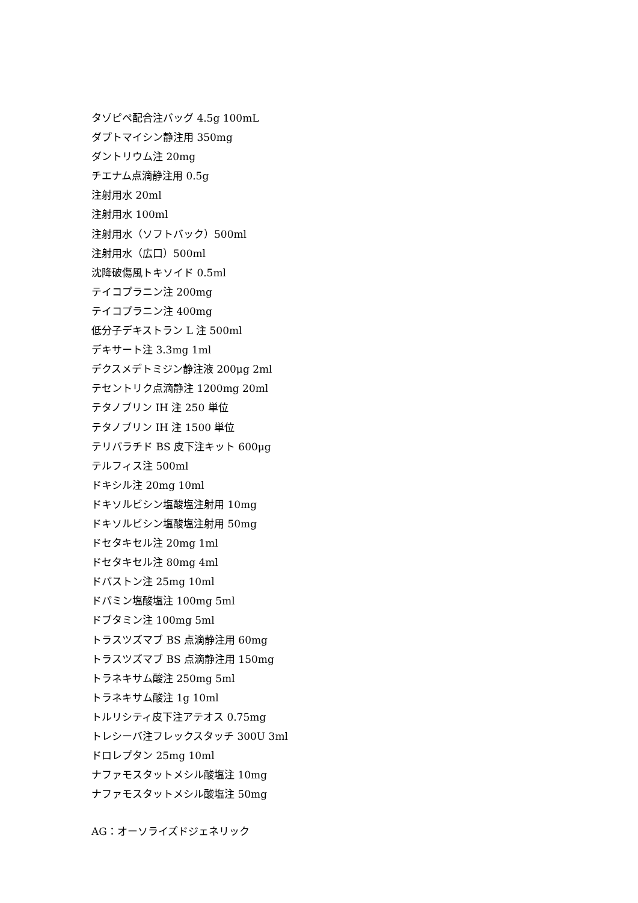タゾピペ配合注バッグ 4.5g 100mL
ダプトマイシン静注用 350mg
ダントリウム注 20mg
チエナム点滴静注用 0.5g
注射用水 20ml
注射用水 100ml
注射用水（ソフトバック）500ml
注射用水（広口）500ml
沈降破傷風トキソイド 0.5ml
テイコプラニン注 200mg
テイコプラニン注 400mg
低分子デキストラン L 注 500ml
デキサート注 3.3mg 1ml
デクスメデトミジン静注液 200μg 2ml
テセントリク点滴静注 1200mg 20ml
テタノブリン IH 注 250 単位
テタノブリン IH 注 1500 単位
テリパラチド BS 皮下注キット 600μg
テルフィス注 500ml
ドキシル注 20mg 10ml
ドキソルビシン塩酸塩注射用 10mg
ドキソルビシン塩酸塩注射用 50mg
ドセタキセル注 20mg 1ml
ドセタキセル注 80mg 4ml
ドパストン注 25mg 10ml
ドパミン塩酸塩注 100mg 5ml
ドブタミン注 100mg 5ml
トラスツズマブ BS 点滴静注用 60mg
トラスツズマブ BS 点滴静注用 150mg
トラネキサム酸注 250mg 5ml
トラネキサム酸注 1g 10ml
トルリシティ皮下注アテオス 0.75mg
トレシーバ注フレックスタッチ 300U 3ml
ドロレプタン 25mg 10ml
ナファモスタットメシル酸塩注 10mg
ナファモスタットメシル酸塩注 50mg
AG：オーソライズドジェネリック